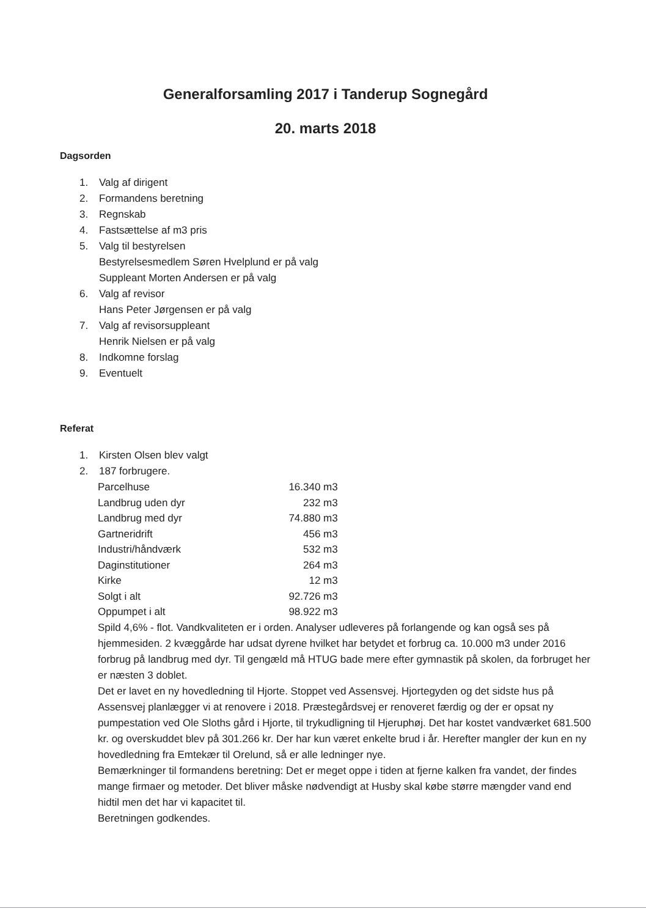Generalforsamling 2017 i Tanderup Sognegård
20. marts 2018
Dagsorden
1. Valg af dirigent
2. Formandens beretning
3. Regnskab
4. Fastsættelse af m3 pris
5. Valg til bestyrelsen
Bestyrelsesmedlem Søren Hvelplund er på valg
Suppleant Morten Andersen er på valg
6. Valg af revisor
Hans Peter Jørgensen er på valg
7. Valg af revisorsuppleant
Henrik Nielsen er på valg
8. Indkomne forslag
9. Eventuelt
Referat
1. Kirsten Olsen blev valgt
2. 187 forbrugere.
| Parcelhuse | 16.340 m3 |
| Landbrug uden dyr | 232 m3 |
| Landbrug med dyr | 74.880 m3 |
| Gartneridrift | 456 m3 |
| Industri/håndværk | 532 m3 |
| Daginstitutioner | 264 m3 |
| Kirke | 12 m3 |
| Solgt i alt | 92.726 m3 |
| Oppumpet i alt | 98.922 m3 |
Spild 4,6% - flot. Vandkvaliteten er i orden. Analyser udleveres på forlangende og kan også ses på hjemmesiden. 2 kvæggårde har udsat dyrene hvilket har betydet et forbrug ca. 10.000 m3 under 2016 forbrug på landbrug med dyr. Til gengæld må HTUG bade mere efter gymnastik på skolen, da forbruget her er næsten 3 doblet.
Det er lavet en ny hovedledning til Hjorte. Stoppet ved Assensvej. Hjortegyden og det sidste hus på Assensvej planlægger vi at renovere i 2018. Præstegårdsvej er renoveret færdig og der er opsat ny pumpestation ved Ole Sloths gård i Hjorte, til trykudligning til Hjeruphøj. Det har kostet vandværket 681.500 kr. og overskuddet blev på 301.266 kr. Der har kun været enkelte brud i år. Herefter mangler der kun en ny hovedledning fra Emtekær til Orelund, så er alle ledninger nye.
Bemærkninger til formandens beretning: Det er meget oppe i tiden at fjerne kalken fra vandet, der findes mange firmaer og metoder. Det bliver måske nødvendigt at Husby skal købe større mængder vand end hidtil men det har vi kapacitet til.
Beretningen godkendes.